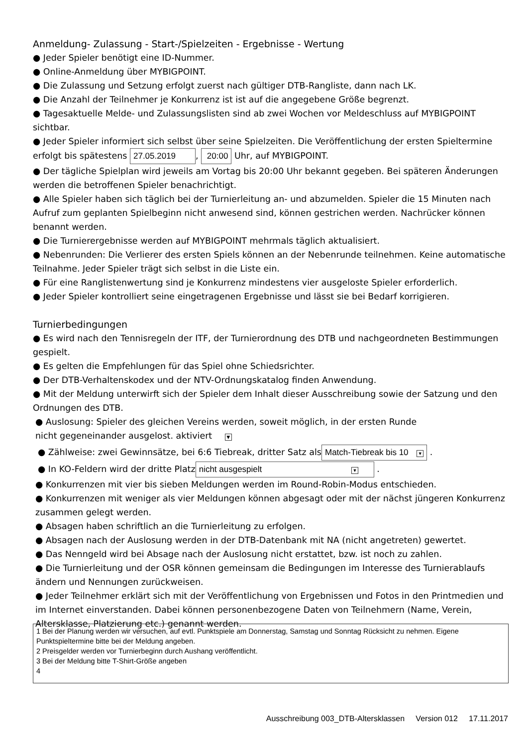Anmeldung- Zulassung - Start-/Spielzeiten - Ergebnisse - Wertung
● Jeder Spieler benötigt eine ID-Nummer.
● Online-Anmeldung über MYBIGPOINT.
● Die Zulassung und Setzung erfolgt zuerst nach gültiger DTB-Rangliste, dann nach LK.
● Die Anzahl der Teilnehmer je Konkurrenz ist ist auf die angegebene Größe begrenzt.
● Tagesaktuelle Melde- und Zulassungslisten sind ab zwei Wochen vor Meldeschluss auf MYBIGPOINT sichtbar.
● Jeder Spieler informiert sich selbst über seine Spielzeiten. Die Veröffentlichung der ersten Spieltermine erfolgt bis spätestens 27.05.2019, 20:00 Uhr, auf MYBIGPOINT.
● Der tägliche Spielplan wird jeweils am Vortag bis 20:00 Uhr bekannt gegeben. Bei späteren Änderungen werden die betroffenen Spieler benachrichtigt.
● Alle Spieler haben sich täglich bei der Turnierleitung an- und abzumelden. Spieler die 15 Minuten nach Aufruf zum geplanten Spielbeginn nicht anwesend sind, können gestrichen werden. Nachrücker können benannt werden.
● Die Turnierergebnisse werden auf MYBIGPOINT mehrmals täglich aktualisiert.
● Nebenrunden: Die Verlierer des ersten Spiels können an der Nebenrunde teilnehmen. Keine automatische Teilnahme. Jeder Spieler trägt sich selbst in die Liste ein.
● Für eine Ranglistenwertung sind je Konkurrenz mindestens vier ausgeloste Spieler erforderlich.
● Jeder Spieler kontrolliert seine eingetragenen Ergebnisse und lässt sie bei Bedarf korrigieren.
Turnierbedingungen
● Es wird nach den Tennisregeln der ITF, der Turnierordnung des DTB und nachgeordneten Bestimmungen gespielt.
● Es gelten die Empfehlungen für das Spiel ohne Schiedsrichter.
● Der DTB-Verhaltenskodex und der NTV-Ordnungskatalog finden Anwendung.
● Mit der Meldung unterwirft sich der Spieler dem Inhalt dieser Ausschreibung sowie der Satzung und den Ordnungen des DTB.
● Auslosung: Spieler des gleichen Vereins werden, soweit möglich, in der ersten Runde
nicht gegeneinander ausgelost. aktiviert ▼
● Zählweise: zwei Gewinnsätze, bei 6:6 Tiebreak, dritter Satz als Match-Tiebreak bis 10 ▼ .
● In KO-Feldern wird der dritte Platz nicht ausgespielt ▼ .
● Konkurrenzen mit vier bis sieben Meldungen werden im Round-Robin-Modus entschieden.
● Konkurrenzen mit weniger als vier Meldungen können abgesagt oder mit der nächst jüngeren Konkurrenz zusammen gelegt werden.
● Absagen haben schriftlich an die Turnierleitung zu erfolgen.
● Absagen nach der Auslosung werden in der DTB-Datenbank mit NA (nicht angetreten) gewertet.
● Das Nenngeld wird bei Absage nach der Auslosung nicht erstattet, bzw. ist noch zu zahlen.
● Die Turnierleitung und der OSR können gemeinsam die Bedingungen im Interesse des Turnierablaufs ändern und Nennungen zurückweisen.
● Jeder Teilnehmer erklärt sich mit der Veröffentlichung von Ergebnissen und Fotos in den Printmedien und im Internet einverstanden. Dabei können personenbezogene Daten von Teilnehmern (Name, Verein, Altersklasse, Platzierung etc.) genannt werden.
1 Bei der Planung werden wir versuchen, auf evtl. Punktspiele am Donnerstag, Samstag und Sonntag Rücksicht zu nehmen. Eigene Punktspieltermine bitte bei der Meldung angeben.
2 Preisgelder werden vor Turnierbeginn durch Aushang veröffentlicht.
3 Bei der Meldung bitte T-Shirt-Größe angeben
4
Ausschreibung 003_DTB-Altersklassen Version 012 17.11.2017